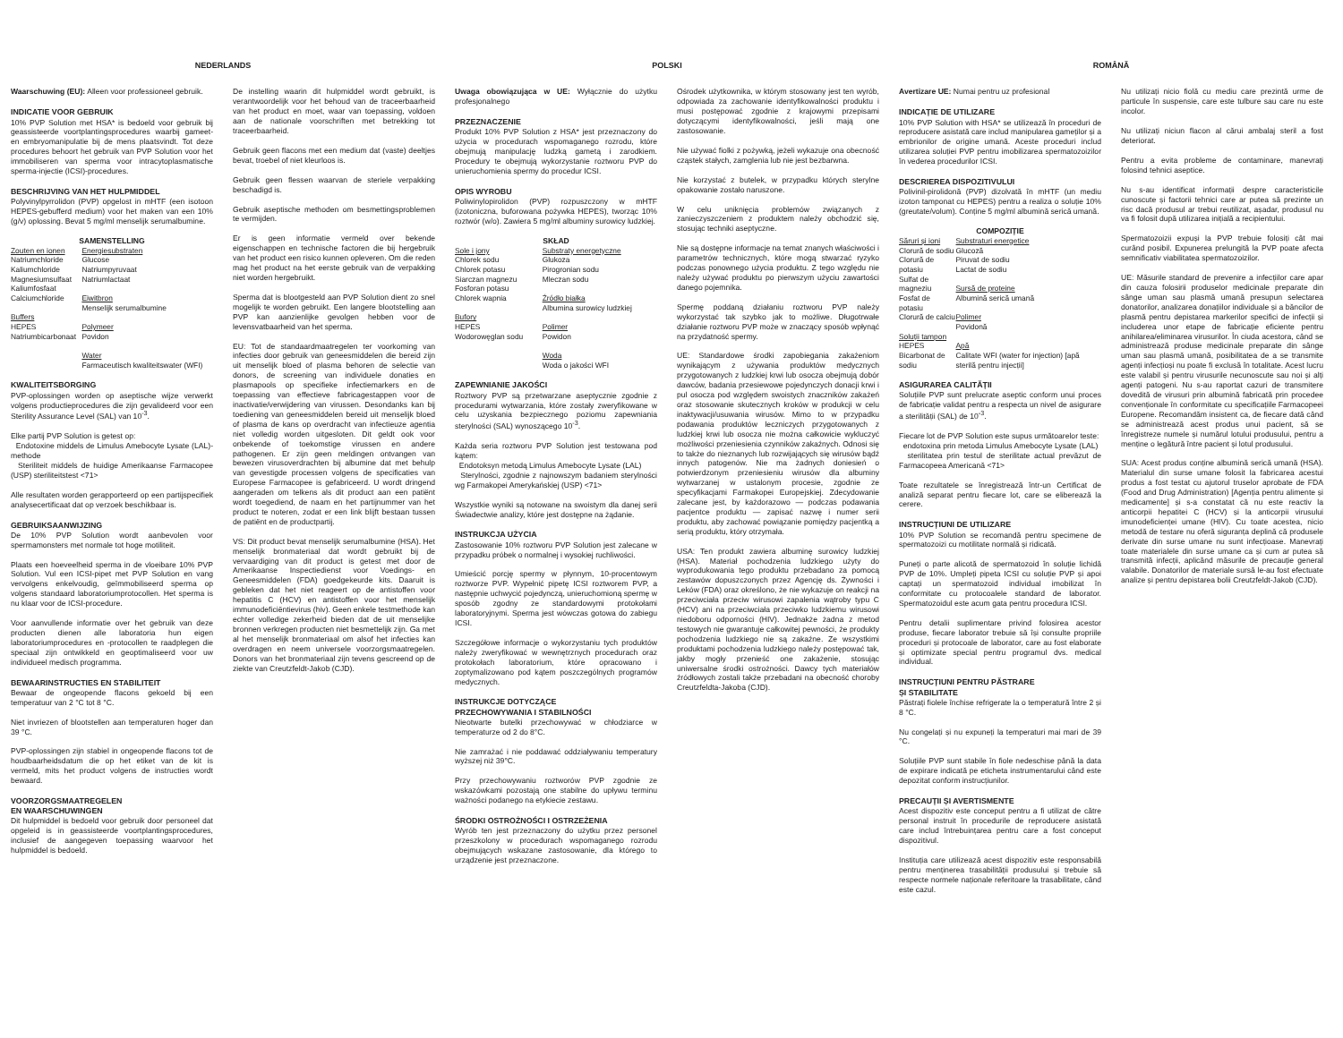NEDERLANDS
Waarschuwing (EU): Alleen voor professioneel gebruik.
INDICATIE VOOR GEBRUIK
10% PVP Solution met HSA* is bedoeld voor gebruik bij geassisteerde voortplantingsprocedures waarbij gameet- en embryomanipulatie bij de mens plaatsvindt. Tot deze procedures behoort het gebruik van PVP Solution voor het immobiliseren van sperma voor intracytoplasmatische sperma-injectie (ICSI)-procedures.
BESCHRIJVING VAN HET HULPMIDDEL
Polyvinylpyrrolidon (PVP) opgelost in mHTF (een isotoon HEPES-gebufferd medium) voor het maken van een 10% (g/v) oplossing. Bevat 5 mg/ml menselijk serumalbumine.
SAMENSTELLING
| Zouten en ionen Natriumchloride Kaliumchloride Magnesiumsulfaat Kaliumfosfaat Calciumchloride Buffers HEPES Natriumbicarbonaat | Energiesubstraten Glucose Natriumpyruvaat Natriumlactaat Eiwitbron Menselijk serumalbumine Polymeer Povidon Water Farmaceutisch kwaliteitswater (WFI) |
KWALITEITSBORGING
PVP-oplossingen worden op aseptische wijze verwerkt volgens productieprocedures die zijn gevalideerd voor een Sterility Assurance Level (SAL) van 10<sup>-3</sup>.
Elke partij PVP Solution is getest op:
Endotoxine middels de Limulus Amebocyte Lysate (LAL)-methode
Steriliteit middels de huidige Amerikaanse Farmacopee (USP) steriliteitstest <71>
Alle resultaten worden gerapporteerd op een partijspecifiek analysecertificaat dat op verzoek beschikbaar is.
GEBRUIKSAANWIJZING
De 10% PVP Solution wordt aanbevolen voor spermamonsters met normale tot hoge motiliteit.
Plaats een hoeveelheid sperma in de vloeibare 10% PVP Solution. Vul een ICSI-pipet met PVP Solution en vang vervolgens enkelvoudig, geïmmobiliseerd sperma op volgens standaard laboratoriumprotocollen. Het sperma is nu klaar voor de ICSI-procedure.
Voor aanvullende informatie over het gebruik van deze producten dienen alle laboratoria hun eigen laboratoriumprocedures en -protocollen te raadplegen die speciaal zijn ontwikkeld en geoptimaliseerd voor uw individueel medisch programma.
BEWAARINSTRUCTIES EN STABILITEIT
Bewaar de ongeopende flacons gekoeld bij een temperatuur van 2 °C tot 8 °C.
Niet invriezen of blootstellen aan temperaturen hoger dan 39 °C.
PVP-oplossingen zijn stabiel in ongeopende flacons tot de houdbaarheidsdatum die op het etiket van de kit is vermeld, mits het product volgens de instructies wordt bewaard.
VOORZORGSMAATREGELEN
EN WAARSCHUWINGEN
Dit hulpmiddel is bedoeld voor gebruik door personeel dat opgeleid is in geassisteerde voortplantingsprocedures, inclusief de aangegeven toepassing waarvoor het hulpmiddel is bedoeld.
De instelling waarin dit hulpmiddel wordt gebruikt, is verantwoordelijk voor het behoud van de traceerbaarheid van het product en moet, waar van toepassing, voldoen aan de nationale voorschriften met betrekking tot traceerbaarheid.
Gebruik geen flacons met een medium dat (vaste) deeltjes bevat, troebel of niet kleurloos is.
Gebruik geen flessen waarvan de steriele verpakking beschadigd is.
Gebruik aseptische methoden om besmettingsproblemen te vermijden.
Er is geen informatie vermeld over bekende eigenschappen en technische factoren die bij hergebruik van het product een risico kunnen opleveren. Om die reden mag het product na het eerste gebruik van de verpakking niet worden hergebruikt.
Sperma dat is blootgesteld aan PVP Solution dient zo snel mogelijk te worden gebruikt. Een langere blootstelling aan PVP kan aanzienlijke gevolgen hebben voor de levensvatbaarheid van het sperma.
EU: Tot de standaardmaatregelen ter voorkoming van infecties door gebruik van geneesmiddelen die bereid zijn uit menselijk bloed of plasma behoren de selectie van donors, de screening van individuele donaties en plasmapools op specifieke infectiemarkers en de toepassing van effectieve fabricagestappen voor de inactivatie/verwijdering van virussen. Desondanks kan bij toediening van geneesmiddelen bereid uit menselijk bloed of plasma de kans op overdracht van infectieuze agentia niet volledig worden uitgesloten. Dit geldt ook voor onbekende of toekomstige virussen en andere pathogenen. Er zijn geen meldingen ontvangen van bewezen virusoverdrachten bij albumine dat met behulp van gevestigde processen volgens de specificaties van Europese Farmacopee is gefabriceerd. U wordt dringend aangeraden om telkens als dit product aan een patiënt wordt toegediend, de naam en het partijnummer van het product te noteren, zodat er een link blijft bestaan tussen de patiënt en de productpartij.
VS: Dit product bevat menselijk serumalbumine (HSA). Het menselijk bronmateriaal dat wordt gebruikt bij de vervaardiging van dit product is getest met door de Amerikaanse Inspectiedienst voor Voedings- en Geneesmiddelen (FDA) goedgekeurde kits. Daaruit is gebleken dat het niet reageert op de antistoffen voor hepatitis C (HCV) en antistoffen voor het menselijk immunodeficiëntievirus (hiv). Geen enkele testmethode kan echter volledige zekerheid bieden dat de uit menselijke bronnen verkregen producten niet besmettelijk zijn. Ga met al het menselijk bronmateriaal om alsof het infecties kan overdragen en neem universele voorzorgsmaatregelen. Donors van het bronmateriaal zijn tevens gescreend op de ziekte van Creutzfeldt-Jakob (CJD).
POLSKI
Uwaga obowiązująca w UE: Wyłącznie do użytku profesjonalnego
PRZEZNACZENIE
Produkt 10% PVP Solution z HSA* jest przeznaczony do użycia w procedurach wspomaganego rozrodu, które obejmują manipulację ludzką gametą i zarodkiem. Procedury te obejmują wykorzystanie roztworu PVP do unieruchomienia spermy do procedur ICSI.
OPIS WYROBU
Poliwinylopirolidon (PVP) rozpuszczony w mHTF (izotoniczna, buforowana pożywka HEPES), tworząc 10% roztwór (w/o). Zawiera 5 mg/ml albuminy surowicy ludzkiej.
SKŁAD
| Sole i jony Chlorek sodu Chlorek potasu Siarczan magnezu Fosforan potasu Chlorek wapnia Bufory HEPES Wodorowęglan sodu | Substraty energetyczne Glukoza Pirogronian sodu Mleczan sodu Źródło białka Albumina surowicy ludzkiej Polimer Powidon Woda Woda o jakości WFI |
ZAPEWNIANIE JAKOŚCI
Roztwory PVP są przetwarzane aseptycznie zgodnie z procedurami wytwarzania, które zostały zweryfikowane w celu uzyskania bezpiecznego poziomu zapewniania sterylności (SAL) wynoszącego 10<sup>-3</sup>.
Każda seria roztworu PVP Solution jest testowana pod kątem:
Endotoksyn metodą Limulus Amebocyte Lysate (LAL)
Sterylności, zgodnie z najnowszym badaniem sterylności wg Farmakopei Amerykańskiej (USP) <71>
Wszystkie wyniki są notowane na swoistym dla danej serii Świadectwie analizy, które jest dostępne na żądanie.
INSTRUKCJA UŻYCIA
Zastosowanie 10% roztworu PVP Solution jest zalecane w przypadku próbek o normalnej i wysokiej ruchliwości.
Umieścić porcję spermy w płynnym, 10-procentowym roztworze PVP. Wypełnić pipetę ICSI roztworem PVP, a następnie uchwycić pojedynczą, unieruchomioną spermę w sposób zgodny ze standardowymi protokołami laboratoryjnymi. Sperma jest wówczas gotowa do zabiegu ICSI.
Szczegółowe informacje o wykorzystaniu tych produktów należy zweryfikować w wewnętrznych procedurach oraz protokołach laboratorium, które opracowano i zoptymalizowano pod kątem poszczególnych programów medycznych.
INSTRUKCJE DOTYCZĄCE
PRZECHOWYWANIA I STABILNOŚCI
Nieotwarte butelki przechowywać w chłodziarce w temperaturze od 2 do 8°C.
Nie zamrażać i nie poddawać oddziaływaniu temperatury wyższej niż 39°C.
Przy przechowywaniu roztworów PVP zgodnie ze wskazówkami pozostają one stabilne do upływu terminu ważności podanego na etykiecie zestawu.
ŚRODKI OSTROŻNOŚCI I OSTRZEŻENIA
Wyrób ten jest przeznaczony do użytku przez personel przeszkolony w procedurach wspomaganego rozrodu obejmujących wskazane zastosowanie, dla którego to urządzenie jest przeznaczone.
Ośrodek użytkownika, w którym stosowany jest ten wyrób, odpowiada za zachowanie identyfikowalności produktu i musi postępować zgodnie z krajowymi przepisami dotyczącymi identyfikowalności, jeśli mają one zastosowanie.
Nie używać fiolki z pożywką, jeżeli wykazuje ona obecność cząstek stałych, zamglenia lub nie jest bezbarwna.
Nie korzystać z butelek, w przypadku których sterylne opakowanie zostało naruszone.
W celu uniknięcia problemów związanych z zanieczyszczeniem z produktem należy obchodzić się, stosując techniki aseptyczne.
Nie są dostępne informacje na temat znanych właściwości i parametrów technicznych, które mogą stwarzać ryzyko podczas ponownego użycia produktu. Z tego względu nie należy używać produktu po pierwszym użyciu zawartości danego pojemnika.
Spermę poddaną działaniu roztworu PVP należy wykorzystać tak szybko jak to możliwe. Długotrwałe działanie roztworu PVP może w znaczący sposób wpłynąć na przydatność spermy.
UE: Standardowe środki zapobiegania zakażeniom wynikającym z używania produktów medycznych przygotowanych z ludzkiej krwi lub osocza obejmują dobór dawców, badania przesiewowe pojedynczych donacji krwi i pul osocza pod względem swoistych znaczników zakażeń oraz stosowanie skutecznych kroków w produkcji w celu inaktywacji/usuwania wirusów. Mimo to w przypadku podawania produktów leczniczych przygotowanych z ludzkiej krwi lub osocza nie można całkowicie wykluczyć możliwości przeniesienia czynników zakaźnych. Odnosi się to także do nieznanych lub rozwijających się wirusów bądź innych patogenów. Nie ma żadnych doniesień o potwierdzonym przeniesieniu wirusów dla albuminy wytwarzanej w ustalonym procesie, zgodnie ze specyfikacjami Farmakopei Europejskiej. Zdecydowanie zalecane jest, by każdorazowo — podczas podawania pacjentce produktu — zapisać nazwę i numer serii produktu, aby zachować powiązanie pomiędzy pacjentką a serią produktu, który otrzymała.
USA: Ten produkt zawiera albuminę surowicy ludzkiej (HSA). Materiał pochodzenia ludzkiego użyty do wyprodukowania tego produktu przebadano za pomocą zestawów dopuszczonych przez Agencję ds. Żywności i Leków (FDA) oraz określono, że nie wykazuje on reakcji na przeciwciała przeciw wirusowi zapalenia wątroby typu C (HCV) ani na przeciwciała przeciwko ludzkiemu wirusowi niedoboru odporności (HIV). Jednakże żadna z metod testowych nie gwarantuje całkowitej pewności, że produkty pochodzenia ludzkiego nie są zakaźne. Ze wszystkimi produktami pochodzenia ludzkiego należy postępować tak, jakby mogły przenieść one zakażenie, stosując uniwersalne środki ostrożności. Dawcy tych materiałów źródłowych zostali także przebadani na obecność choroby Creutzfeldta-Jakoba (CJD).
ROMÂNĂ
Avertizare UE: Numai pentru uz profesional
INDICAȚIE DE UTILIZARE
10% PVP Solution with HSA* se utilizează în proceduri de reproducere asistată care includ manipularea gameților și a embrionilor de origine umană. Aceste proceduri includ utilizarea soluției PVP pentru imobilizarea spermatozoizilor în vederea procedurilor ICSI.
DESCRIEREA DISPOZITIVULUI
Polivinil-pirolidonă (PVP) dizolvată în mHTF (un mediu izoton tamponat cu HEPES) pentru a realiza o soluție 10% (greutate/volum). Conține 5 mg/ml albumină serică umană.
COMPOZIȚIE
| Săruri și ioni Clorură de sodiu Clorură de potasiu Sulfat de magneziu Fosfat de potasiu Clorură de calciu Soluții tampon HEPES Bicarbonat de sodiu | Substraturi energetice Glucoză Piruvat de sodiu Lactat de sodiu Sursă de proteine Albumină serică umană Polimer Povidonă Apă Calitate WFI (water for injection) [apă sterilă pentru injecții] |
ASIGURAREA CALITĂȚII
Soluțiile PVP sunt prelucrate aseptic conform unui proces de fabricație validat pentru a respecta un nivel de asigurare a sterilității (SAL) de 10<sup>-3</sup>.
Fiecare lot de PVP Solution este supus următoarelor teste:
endotoxina prin metoda Limulus Amebocyte Lysate (LAL)
sterilitatea prin testul de sterilitate actual prevăzut de Farmacopeea Americană <71>
Toate rezultatele se înregistrează într-un Certificat de analiză separat pentru fiecare lot, care se eliberează la cerere.
INSTRUCȚIUNI DE UTILIZARE
10% PVP Solution se recomandă pentru specimene de spermatozoizi cu motilitate normală și ridicată.
Puneți o parte alicotă de spermatozoid în soluție lichidă PVP de 10%. Umpleți pipeta ICSI cu soluție PVP și apoi captați un spermatozoid individual imobilizat în conformitate cu protocoalele standard de laborator. Spermatozoidul este acum gata pentru procedura ICSI.
Pentru detalii suplimentare privind folosirea acestor produse, fiecare laborator trebuie să își consulte propriile proceduri și protocoale de laborator, care au fost elaborate și optimizate special pentru programul dvs. medical individual.
INSTRUCȚIUNI PENTRU PĂSTRARE
ȘI STABILITATE
Păstrați fiolele închise refrigerate la o temperatură între 2 și 8 °C.
Nu congelați și nu expuneți la temperaturi mai mari de 39 °C.
Soluțiile PVP sunt stabile în fiole nedeschise până la data de expirare indicată pe eticheta instrumentarului când este depozitat conform instrucțiunilor.
PRECAUȚII ȘI AVERTISMENTE
Acest dispozitiv este conceput pentru a fi utilizat de către personal instruit în procedurile de reproducere asistată care includ întrebuințarea pentru care a fost conceput dispozitivul.
Instituția care utilizează acest dispozitiv este responsabilă pentru menținerea trasabilității produsului și trebuie să respecte normele naționale referitoare la trasabilitate, când este cazul.
Nu utilizați nicio fiolă cu mediu care prezintă urme de particule în suspensie, care este tulbure sau care nu este incolor.
Nu utilizați niciun flacon al cărui ambalaj steril a fost deteriorat.
Pentru a evita probleme de contaminare, manevrați folosind tehnici aseptice.
Nu s-au identificat informații despre caracteristicile cunoscute și factorii tehnici care ar putea să prezinte un risc dacă produsul ar trebui reutilizat, așadar, produsul nu va fi folosit după utilizarea inițială a recipientului.
Spermatozoizii expuși la PVP trebuie folosiți cât mai curând posibil. Expunerea prelungită la PVP poate afecta semnificativ viabilitatea spermatozoizilor.
UE: Măsurile standard de prevenire a infecțiilor care apar din cauza folosirii produselor medicinale preparate din sânge uman sau plasmă umană presupun selectarea donatorilor, analizarea donațiilor individuale și a băncilor de plasmă pentru depistarea markerilor specifici de infecții și includerea unor etape de fabricație eficiente pentru anihilarea/eliminarea virusurilor. În ciuda acestora, când se administrează produse medicinale preparate din sânge uman sau plasmă umană, posibilitatea de a se transmite agenți infecțioși nu poate fi exclusă în totalitate. Acest lucru este valabil și pentru virusurile necunoscute sau noi și alți agenți patogeni. Nu s-au raportat cazuri de transmitere dovedită de virusuri prin albumină fabricată prin procedee convenționale în conformitate cu specificațiile Farmacopeei Europene. Recomandăm insistent ca, de fiecare dată când se administrează acest produs unui pacient, să se înregistreze numele și numărul lotului produsului, pentru a menține o legătură între pacient și lotul produsului.
SUA: Acest produs conține albumină serică umană (HSA). Materialul din surse umane folosit la fabricarea acestui produs a fost testat cu ajutorul truselor aprobate de FDA (Food and Drug Administration) [Agenția pentru alimente și medicamente] și s-a constatat că nu este reactiv la anticorpii hepatitei C (HCV) și la anticorpii virusului imunodeficienței umane (HIV). Cu toate acestea, nicio metodă de testare nu oferă siguranța deplină că produsele derivate din surse umane nu sunt infecțioase. Manevrați toate materialele din surse umane ca și cum ar putea să transmită infecții, aplicând măsurile de precauție general valabile. Donatorilor de materiale sursă le-au fost efectuate analize și pentru depistarea bolii Creutzfeldt-Jakob (CJD).